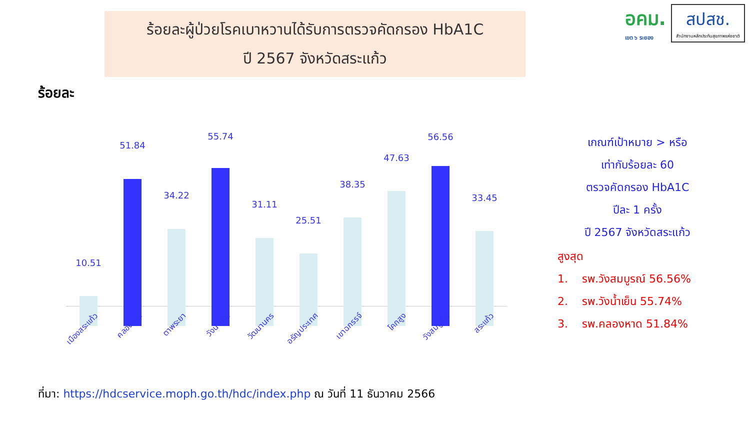ร้อยละผู้ป่วยโรคเบาหวานได้รับการตรวจคัดกรอง HbA1C
ปี 2567 จังหวัดสระแก้ว
อคม.
เขต ๖ ระยอง
สปสช.
สำนักงานหลักประกันสุขภาพแห่งชาติ
ร้อยละ
10.51
51.84
34.22
55.74
31.11
25.51
38.35
47.63
56.56
33.45
เมืองสระแก้ว คลองหาด ตาพระยา วังน้ำเย็น วัฒนานคร อรัญประเทศ เขาฉกรรจ์ โคกสูง วังสมบูรณ์ สระแก้ว
เกณฑ์เป้าหมาย > หรือ
เท่ากับร้อยละ 60
ตรวจคัดกรอง HbA1C
ปีละ 1 ครั้ง
ปี 2567 จังหวัดสระแก้ว
สูงสุด
1. รพ.วังสมบูรณ์ 56.56%
2. รพ.วังน้ำเย็น 55.74%
3. รพ.คลองหาด 51.84%
ที่มา: https://hdcservice.moph.go.th/hdc/index.php ณ วันที่ 11 ธันวาคม 2566